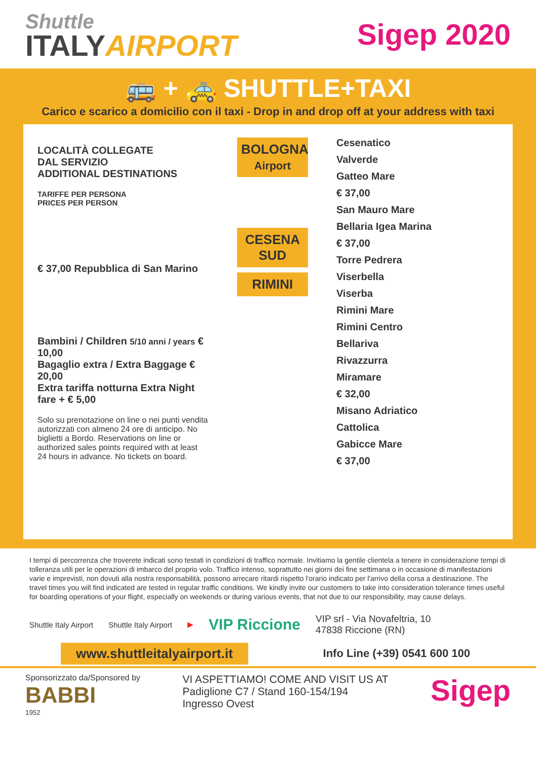Shuttle
ITALYAIRPORT
Sigep 2020
🚌 + 🚕 SHUTTLE+TAXI
Carico e scarico a domicilio con il taxi - Drop in and drop off at your address with taxi
LOCALITÀ COLLEGATE
DAL SERVIZIO
ADDITIONAL DESTINATIONS
TARIFFE PER PERSONA
PRICES PER PERSON
€ 37,00 Repubblica di San Marino
Bambini / Children 5/10 anni / years € 10,00
Bagaglio extra / Extra Baggage € 20,00
Extra tariffa notturna Extra Night fare + € 5,00
Solo su prenotazione on line o nei punti vendita autorizzati con almeno 24 ore di anticipo. No biglietti a Bordo. Reservations on line or authorized sales points required with at least 24 hours in advance. No tickets on board.
BOLOGNA
Airport
CESENA SUD
RIMINI
Cesenatico
Valverde
Gatteo Mare
€ 37,00
San Mauro Mare
Bellaria Igea Marina
€ 37,00
Torre Pedrera
Viserbella
Viserba
Rimini Mare
Rimini Centro
Bellariva
Rivazzurra
Miramare
€ 32,00
Misano Adriatico
Cattolica
Gabicce Mare
€ 37,00
I tempi di percorrenza che troverete indicati sono testati in condizioni di traffico normale. Invitiamo la gentile clientela a tenere in considerazione tempi di tolleranza utili per le operazioni di imbarco del proprio volo. Traffico intenso, soprattutto nei giorni dei fine settimana o in occasione di manifestazioni varie e imprevisti, non dovuti alla nostra responsabilità, possono arrecare ritardi rispetto l'orario indicato per l'arrivo della corsa a destinazione. The travel times you will find indicated are tested in regular traffic conditions. We kindly invite our customers to take into consideration tolerance times useful for boarding operations of your flight, especially on weekends or during various events, that not due to our responsibility, may cause delays.
Shuttle Italy Airport Shuttle Italy Airport ▶ VIP Riccione VIP srl - Via Novafeltria, 10
47838 Riccione (RN)
www.shuttleitalyairport.it Info Line (+39) 0541 600 100
Sponsorizzato da/Sponsored by
BABBI
1952
VI ASPETTIAMO! COME AND VISIT US AT
Padiglione C7 / Stand 160-154/194
Ingresso Ovest
Sigep